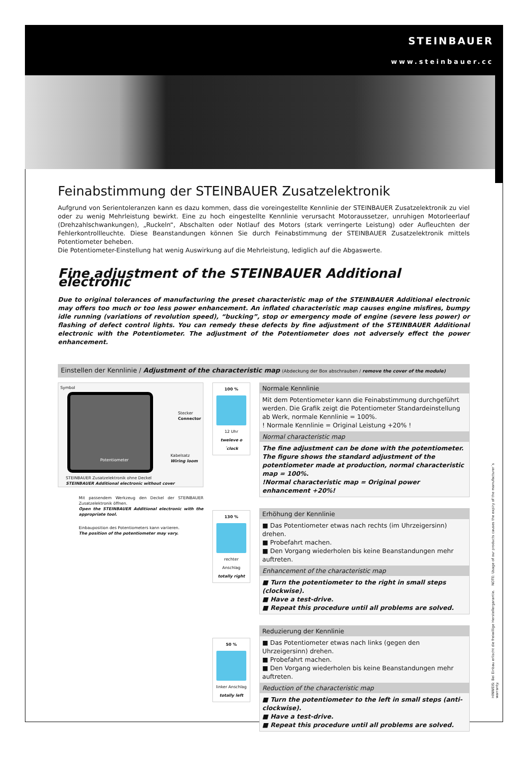STEINBAUER
www.steinbauer.cc
Feinabstimmung der STEINBAUER Zusatzelektronik
Aufgrund von Serientoleranzen kann es dazu kommen, dass die voreingestellte Kennlinie der STEINBAUER Zusatzelektronik zu viel oder zu wenig Mehrleistung bewirkt. Eine zu hoch eingestellte Kennlinie verursacht Motoraussetzer, unruhigen Motorleerlauf (Drehzahl­schwankungen), „Ruckeln“, Abschalten oder Notlauf des Motors (stark verringerte Leistung) oder Aufleuchten der Fehlerkontrollleuchte. Diese Beanstandungen können Sie durch Feinabstimmung der STEINBAUER Zusatzelektronik mittels Potentiometer beheben.
Die Potentiometer-Einstellung hat wenig Auswirkung auf die Mehrleistung, lediglich auf die Abgaswerte.
Fine adjustment of the STEINBAUER Additional electronic
Due to original tolerances of manufacturing the preset characteristic map of the STEINBAUER Additional electronic may offers too much or too less power enhancement. An inflated characteristic map causes engine misfires, bumpy idle running (variations of revolution speed), “bucking”, stop or emergency mode of engine (severe less power) or flashing of defect control lights. You can remedy these defects by fine adjustment of the STEINBAUER Additional electronic with the Potentiometer. The adjustment of the Potentiometer does not adversely effect the power enhancement.
Einstellen der Kennlinie / Adjustment of the characteristic map (Abdeckung der Box abschrauben / remove the cover of the module)
Symbol
Potentiometer
Stecker
Connector
Kabelsatz
Wiring loom
STEINBAUER Zusatzelektronik ohne Deckel
STEINBAUER Additional electronic without cover
Mit passendem Werkzeug den Deckel der STEINBAUER Zusatzelektronik öffnen.
Open the STEINBAUER Additional electronic with the appropriate tool.
Einbauposition des Potentio­meters kann variieren.
The position of the potentiometer may vary.
100 %
12 Uhr
tweleve o´clock
130 %
rechter Anschlag
totally right
50 %
linker Anschlag
totally left
Normale Kennlinie
Mit dem Potentiometer kann die Feinabstimmung durchgeführt werden. Die Grafik zeigt die Potentiometer Standardeinstellung ab Werk, normale Kennlinie = 100%.
! Normale Kennlinie = Original Leistung +20% !
Normal characteristic map
The fine adjustment can be done with the potentiometer.
The figure shows the standard adjustment of the potentiometer made at production, normal characteristic map = 100%.
!Normal characteristic map = Original power enhancement +20%!
Erhöhung der Kennlinie
■ Das Potentiometer etwas nach rechts (im Uhrzeigersinn) drehen.
■ Probefahrt machen.
■ Den Vorgang wiederholen bis keine Beanstandungen mehr auftreten.
Enhancement of the characteristic map
■ Turn the potentiometer to the right in small steps (clockwise).
■ Have a test-drive.
■ Repeat this procedure until all problems are solved.
Reduzierung der Kennlinie
■ Das Potentiometer etwas nach links (gegen den Uhrzeigersinn) drehen.
■ Probefahrt machen.
■ Den Vorgang wiederholen bis keine Beanstandungen mehr auftreten.
Reduction of the characteristic map
■ Turn the potentiometer to the left in small steps (anti-clockwise).
■ Have a test-drive.
■ Repeat this procedure until all problems are solved.
HINWEIS: Bei Einbau erlischt die freiwillige Herstellergarantie. NOTE: Usage of our products causes the expiry of the manufacturer´s warranty.